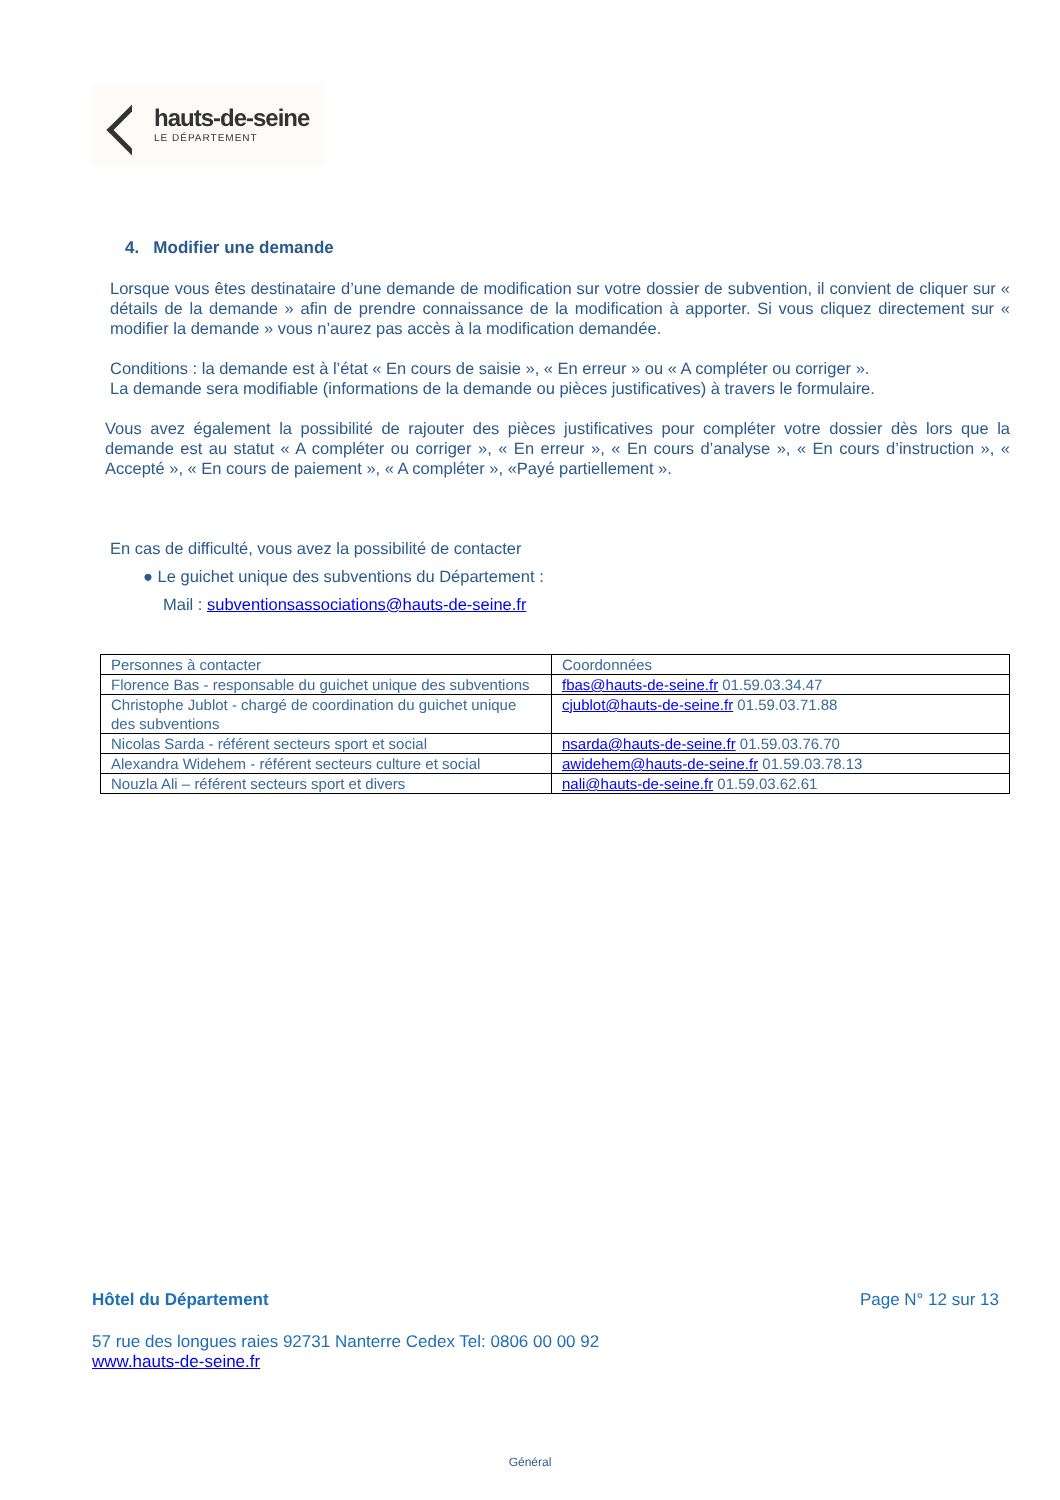hauts-de-seine
LE DÉPARTEMENT
4. Modifier une demande
Lorsque vous êtes destinataire d’une demande de modification sur votre dossier de subvention, il convient de cliquer sur « détails de la demande » afin de prendre connaissance de la modification à apporter. Si vous cliquez directement sur « modifier la demande » vous n’aurez pas accès à la modification demandée.
Conditions : la demande est à l’état « En cours de saisie », « En erreur » ou « A compléter ou corriger ».
La demande sera modifiable (informations de la demande ou pièces justificatives) à travers le formulaire.
Vous avez également la possibilité de rajouter des pièces justificatives pour compléter votre dossier dès lors que la demande est au statut « A compléter ou corriger », « En erreur », « En cours d’analyse », « En cours d’instruction », « Accepté », « En cours de paiement », « A compléter », «Payé partiellement ».
En cas de difficulté, vous avez la possibilité de contacter
● Le guichet unique des subventions du Département :
Mail : subventionsassociations@hauts-de-seine.fr
| Personnes à contacter | Coordonnées |
| Florence Bas - responsable du guichet unique des subventions | fbas@hauts-de-seine.fr 01.59.03.34.47 |
| Christophe Jublot - chargé de coordination du guichet unique des subventions | cjublot@hauts-de-seine.fr 01.59.03.71.88 |
| Nicolas Sarda - référent secteurs sport et social | nsarda@hauts-de-seine.fr 01.59.03.76.70 |
| Alexandra Widehem - référent secteurs culture et social | awidehem@hauts-de-seine.fr 01.59.03.78.13 |
| Nouzla Ali – référent secteurs sport et divers | nali@hauts-de-seine.fr 01.59.03.62.61 |
Hôtel du Département Page N° 12 sur 13
57 rue des longues raies 92731 Nanterre Cedex Tel: 0806 00 00 92
www.hauts-de-seine.fr
Général